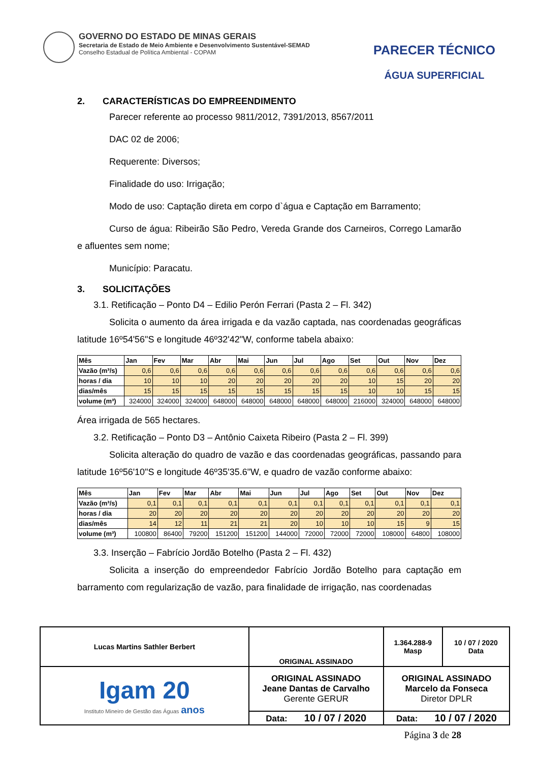GOVERNO DO ESTADO DE MINAS GERAIS
Secretaria de Estado de Meio Ambiente e Desenvolvimento Sustentável-SEMAD
Conselho Estadual de Política Ambiental - COPAM
PARECER TÉCNICO
ÁGUA SUPERFICIAL
2. CARACTERÍSTICAS DO EMPREENDIMENTO
Parecer referente ao processo 9811/2012, 7391/2013, 8567/2011
DAC 02 de 2006;
Requerente: Diversos;
Finalidade do uso: Irrigação;
Modo de uso: Captação direta em corpo d`água e Captação em Barramento;
Curso de água: Ribeirão São Pedro, Vereda Grande dos Carneiros, Corrego Lamarão e afluentes sem nome;
Município: Paracatu.
3. SOLICITAÇÕES
3.1. Retificação – Ponto D4 – Edilio Perón Ferrari (Pasta 2 – Fl. 342)
Solicita o aumento da área irrigada e da vazão captada, nas coordenadas geográficas latitude 16º54'56"S e longitude 46º32'42"W, conforme tabela abaixo:
| Mês | Jan | Fev | Mar | Abr | Mai | Jun | Jul | Ago | Set | Out | Nov | Dez |
| Vazão (m³/s) | 0,6 | 0,6 | 0,6 | 0,6 | 0,6 | 0,6 | 0,6 | 0,6 | 0,6 | 0,6 | 0,6 | 0,6 |
| horas / dia | 10 | 10 | 10 | 20 | 20 | 20 | 20 | 20 | 10 | 15 | 20 | 20 |
| dias/mês | 15 | 15 | 15 | 15 | 15 | 15 | 15 | 15 | 10 | 10 | 15 | 15 |
| volume (m³) | 324000 | 324000 | 324000 | 648000 | 648000 | 648000 | 648000 | 648000 | 216000 | 324000 | 648000 | 648000 |
Área irrigada de 565 hectares.
3.2. Retificação – Ponto D3 – Antônio Caixeta Ribeiro (Pasta 2 – Fl. 399)
Solicita alteração do quadro de vazão e das coordenadas geográficas, passando para latitude 16º56'10"S e longitude 46º35'35.6"W, e quadro de vazão conforme abaixo:
| Mês | Jan | Fev | Mar | Abr | Mai | Jun | Jul | Ago | Set | Out | Nov | Dez |
| Vazão (m³/s) | 0,1 | 0,1 | 0,1 | 0,1 | 0,1 | 0,1 | 0,1 | 0,1 | 0,1 | 0,1 | 0,1 | 0,1 |
| horas / dia | 20 | 20 | 20 | 20 | 20 | 20 | 20 | 20 | 20 | 20 | 20 | 20 |
| dias/mês | 14 | 12 | 11 | 21 | 21 | 20 | 10 | 10 | 10 | 15 | 9 | 15 |
| volume (m³) | 100800 | 86400 | 79200 | 151200 | 151200 | 144000 | 72000 | 72000 | 72000 | 108000 | 64800 | 108000 |
3.3. Inserção – Fabrício Jordão Botelho (Pasta 2 – Fl. 432)
Solicita a inserção do empreendedor Fabrício Jordão Botelho para captação em barramento com regularização de vazão, para finalidade de irrigação, nas coordenadas
| Lucas Martins Sathler Berbert | | ORIGINAL ASSINADO | 1.364.288-9 Masp | 10 / 07 / 2020 Data |
| Igam 20 Instituto Mineiro de Gestão das Águas anos | ORIGINAL ASSINADO Jeane Dantas de Carvalho Gerente GERUR | | ORIGINAL ASSINADO Marcelo da Fonseca Diretor DPLR | |
| | Data: 10 / 07 / 2020 | | Data: 10 / 07 / 2020 | |
Página 3 de 28